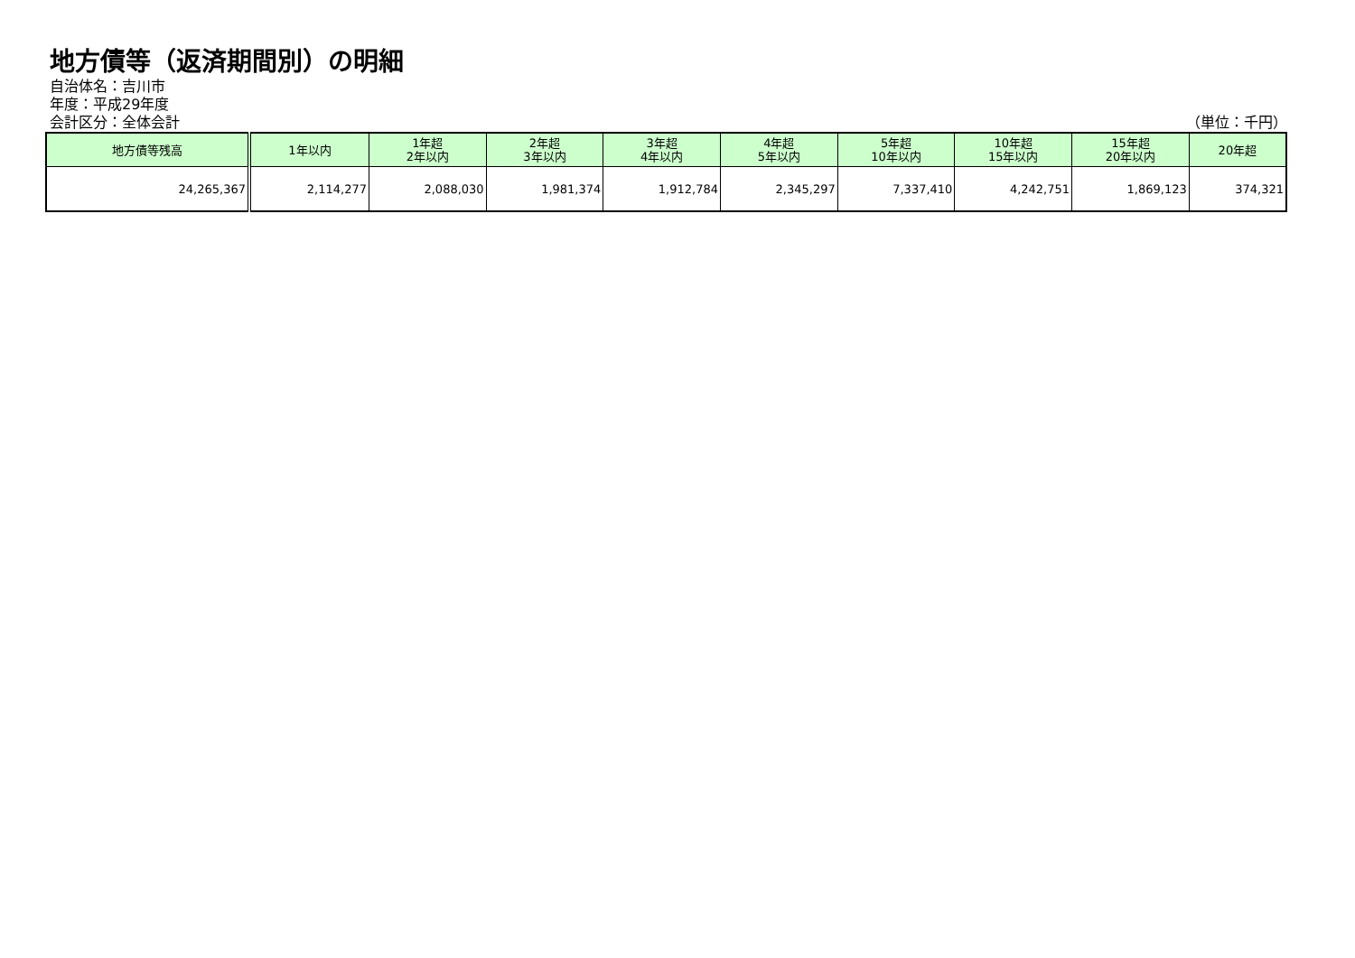地方債等（返済期間別）の明細
自治体名：吉川市
年度：平成29年度
会計区分：全体会計 （単位：千円）
| 地方債等残高 | 1年以内 | 1年超 2年以内 | 2年超 3年以内 | 3年超 4年以内 | 4年超 5年以内 | 5年超 10年以内 | 10年超 15年以内 | 15年超 20年以内 | 20年超 |
| --- | --- | --- | --- | --- | --- | --- | --- | --- | --- |
| 24,265,367 | 2,114,277 | 2,088,030 | 1,981,374 | 1,912,784 | 2,345,297 | 7,337,410 | 4,242,751 | 1,869,123 | 374,321 |